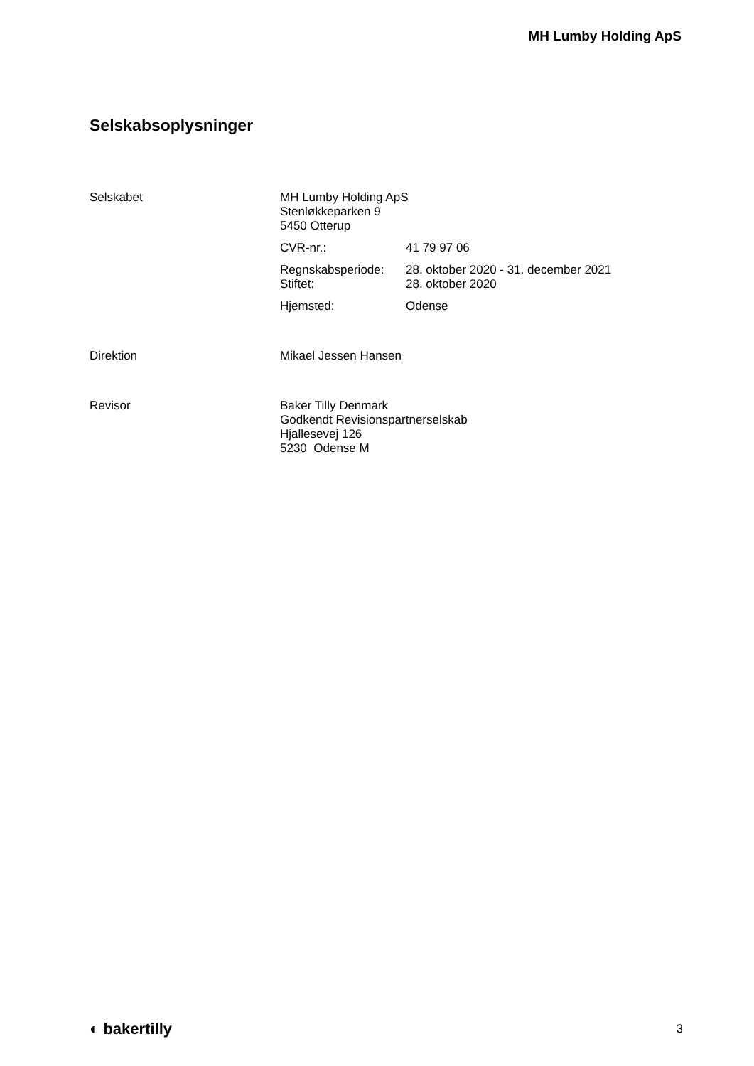MH Lumby Holding ApS
Selskabsoplysninger
Selskabet MH Lumby Holding ApS
Stenløkkeparken 9
5450 Otterup
CVR-nr.: 41 79 97 06
Regnskabsperiode:
Stiftet:
28. oktober 2020 - 31. december 2021
28. oktober 2020
Hjemsted: Odense
Direktion Mikael Jessen Hansen
Revisor Baker Tilly Denmark
Godkendt Revisionspartnerselskab
Hjallesevej 126
5230 Odense M
◐ bakertilly
3